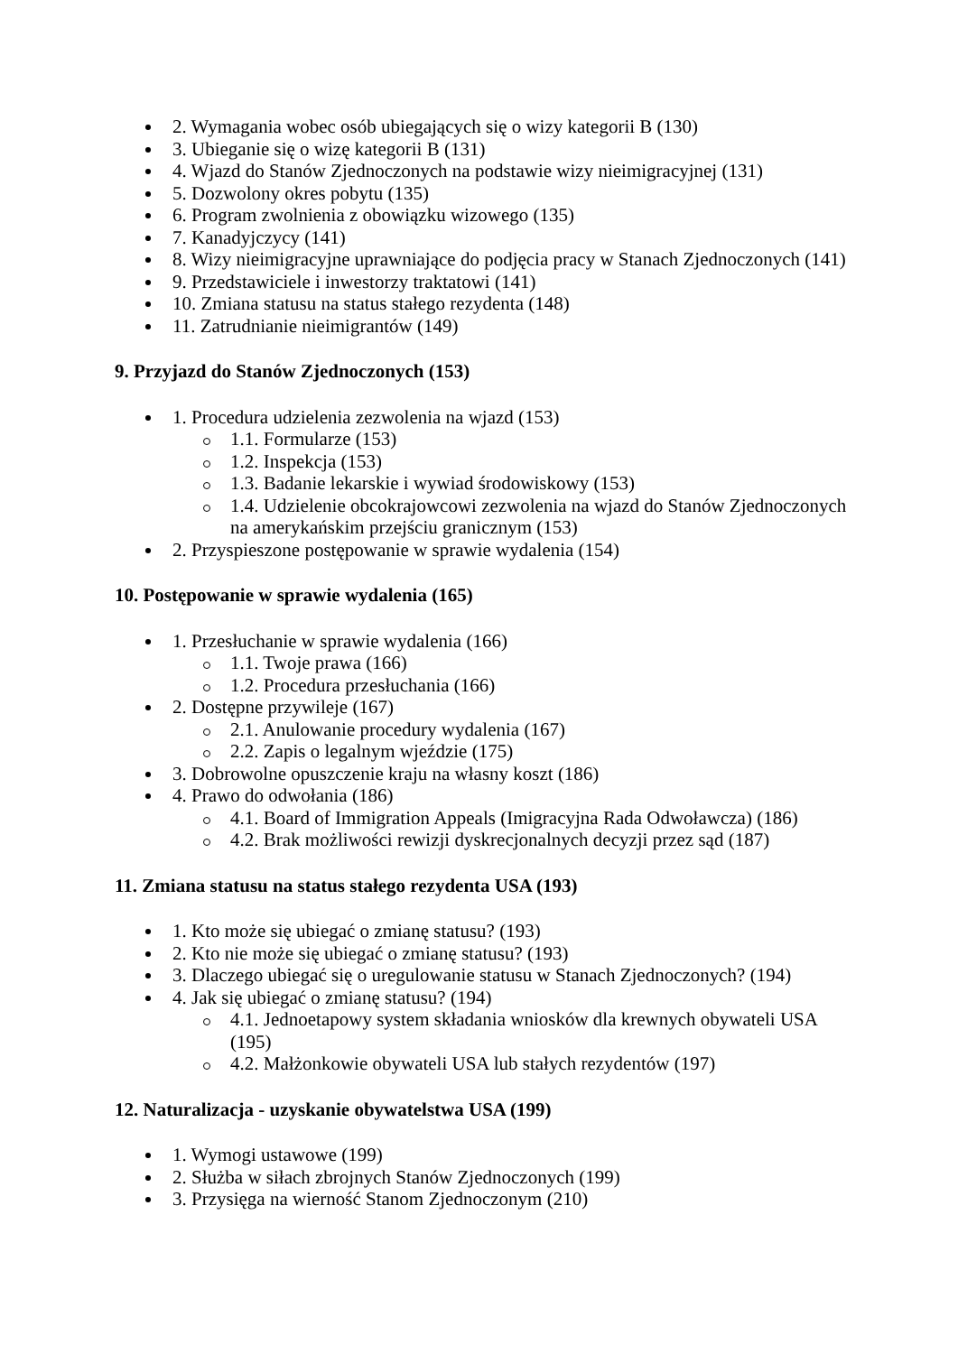2. Wymagania wobec osób ubiegających się o wizy kategorii B (130)
3. Ubieganie się o wizę kategorii B (131)
4. Wjazd do Stanów Zjednoczonych na podstawie wizy nieimigracyjnej (131)
5. Dozwolony okres pobytu (135)
6. Program zwolnienia z obowiązku wizowego (135)
7. Kanadyjczycy (141)
8. Wizy nieimigracyjne uprawniające do podjęcia pracy w Stanach Zjednoczonych (141)
9. Przedstawiciele i inwestorzy traktatowi (141)
10. Zmiana statusu na status stałego rezydenta (148)
11. Zatrudnianie nieimigrantów (149)
9. Przyjazd do Stanów Zjednoczonych (153)
1. Procedura udzielenia zezwolenia na wjazd (153)
1.1. Formularze (153)
1.2. Inspekcja (153)
1.3. Badanie lekarskie i wywiad środowiskowy (153)
1.4. Udzielenie obcokrajowcowi zezwolenia na wjazd do Stanów Zjednoczonych na amerykańskim przejściu granicznym (153)
2. Przyspieszone postępowanie w sprawie wydalenia (154)
10. Postępowanie w sprawie wydalenia (165)
1. Przesłuchanie w sprawie wydalenia (166)
1.1. Twoje prawa (166)
1.2. Procedura przesłuchania (166)
2. Dostępne przywileje (167)
2.1. Anulowanie procedury wydalenia (167)
2.2. Zapis o legalnym wjeździe (175)
3. Dobrowolne opuszczenie kraju na własny koszt (186)
4. Prawo do odwołania (186)
4.1. Board of Immigration Appeals (Imigracyjna Rada Odwoławcza) (186)
4.2. Brak możliwości rewizji dyskrecjonalnych decyzji przez sąd (187)
11. Zmiana statusu na status stałego rezydenta USA (193)
1. Kto może się ubiegać o zmianę statusu? (193)
2. Kto nie może się ubiegać o zmianę statusu? (193)
3. Dlaczego ubiegać się o uregulowanie statusu w Stanach Zjednoczonych? (194)
4. Jak się ubiegać o zmianę statusu? (194)
4.1. Jednoetapowy system składania wniosków dla krewnych obywateli USA (195)
4.2. Małżonkowie obywateli USA lub stałych rezydentów (197)
12. Naturalizacja - uzyskanie obywatelstwa USA (199)
1. Wymogi ustawowe (199)
2. Służba w siłach zbrojnych Stanów Zjednoczonych (199)
3. Przysięga na wierność Stanom Zjednoczonym (210)